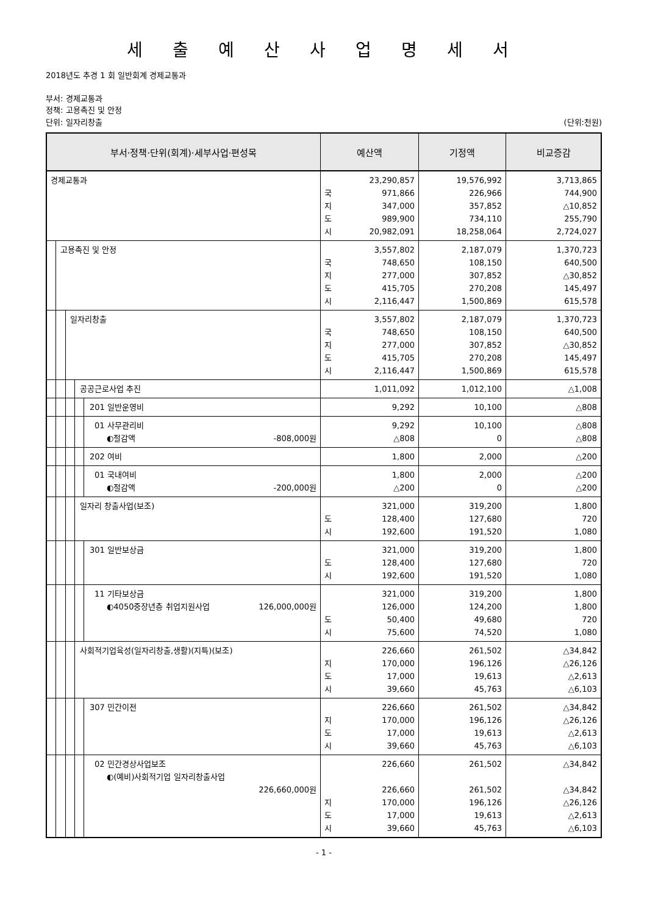세 출 예 산 사 업 명 세 서
2018년도 추경 1 회 일반회계 경제교통과
부서: 경제교통과
정책: 고용촉진 및 안정
단위: 일자리창출 (단위:천원)
| 부서·정책·단위(회계)·세부사업·편성목 | 예산액 | 기정액 | 비교증감 |
| --- | --- | --- | --- |
| 경제교통과 | 23,290,857 국 971,866 지 347,000 도 989,900 시 20,982,091 | 19,576,992 226,966 357,852 734,110 18,258,064 | 3,713,865 744,900 △10,852 255,790 2,724,027 |
| 고용촉진 및 안정 | 3,557,802 국 748,650 지 277,000 도 415,705 시 2,116,447 | 2,187,079 108,150 307,852 270,208 1,500,869 | 1,370,723 640,500 △30,852 145,497 615,578 |
| 일자리창출 | 3,557,802 국 748,650 지 277,000 도 415,705 시 2,116,447 | 2,187,079 108,150 307,852 270,208 1,500,869 | 1,370,723 640,500 △30,852 145,497 615,578 |
| 공공근로사업 추진 | 1,011,092 | 1,012,100 | △1,008 |
| 201 일반운영비 | 9,292 | 10,100 | △808 |
| 01 사무관리비 ◐절감액 -808,000원 | 9,292 △808 | 10,100 0 | △808 △808 |
| 202 여비 | 1,800 | 2,000 | △200 |
| 01 국내여비 ◐절감액 -200,000원 | 1,800 △200 | 2,000 0 | △200 △200 |
| 일자리 창출사업(보조) | 321,000 도 128,400 시 192,600 | 319,200 127,680 191,520 | 1,800 720 1,080 |
| 301 일반보상금 | 321,000 도 128,400 시 192,600 | 319,200 127,680 191,520 | 1,800 720 1,080 |
| 11 기타보상금 ◐4050중장년층 취업지원사업 126,000,000원 | 321,000 126,000 도 50,400 시 75,600 | 319,200 124,200 49,680 74,520 | 1,800 1,800 720 1,080 |
| 사회적기업육성(일자리창출,생활)(지특)(보조) | 226,660 지 170,000 도 17,000 시 39,660 | 261,502 196,126 19,613 45,763 | △34,842 △26,126 △2,613 △6,103 |
| 307 민간이전 | 226,660 지 170,000 도 17,000 시 39,660 | 261,502 196,126 19,613 45,763 | △34,842 △26,126 △2,613 △6,103 |
| 02 민간경상사업보조 ◐(예비)사회적기업 일자리창출사업 226,660,000원 | 226,660 226,660 지 170,000 도 17,000 시 39,660 | 261,502 261,502 196,126 19,613 45,763 | △34,842 △34,842 △26,126 △2,613 △6,103 |
- 1 -